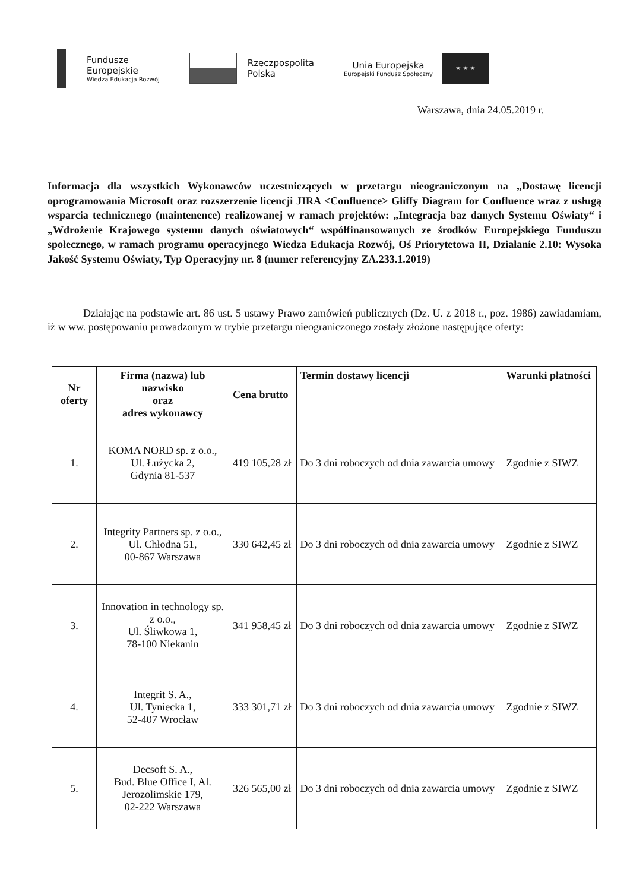Fundusze
Europejskie
Wiedza Edukacja Rozwój
Rzeczpospolita
Polska
Unia Europejska
Europejski Fundusz Społeczny
★ ★ ★
Warszawa, dnia 24.05.2019 r.
Informacja dla wszystkich Wykonawców uczestniczących w przetargu nieograniczonym na „Dostawę licencji oprogramowania Microsoft oraz rozszerzenie licencji JIRA <Confluence> Gliffy Diagram for Confluence wraz z usługą wsparcia technicznego (maintenence) realizowanej w ramach projektów: „Integracja baz danych Systemu Oświaty“ i „Wdrożenie Krajowego systemu danych oświatowych“ współfinansowanych ze środków Europejskiego Funduszu społecznego, w ramach programu operacyjnego Wiedza Edukacja Rozwój, Oś Priorytetowa II, Działanie 2.10: Wysoka Jakość Systemu Oświaty, Typ Operacyjny nr. 8 (numer referencyjny ZA.233.1.2019)
Działając na podstawie art. 86 ust. 5 ustawy Prawo zamówień publicznych (Dz. U. z 2018 r., poz. 1986) zawiadamiam, iż w ww. postępowaniu prowadzonym w trybie przetargu nieograniczonego zostały złożone następujące oferty:
| Nr oferty | Firma (nazwa) lub nazwisko oraz adres wykonawcy | Cena brutto | Termin dostawy licencji | Warunki płatności |
| --- | --- | --- | --- | --- |
| 1. | KOMA NORD sp. z o.o., Ul. Łużycka 2, Gdynia 81-537 | 419 105,28 zł | Do 3 dni roboczych od dnia zawarcia umowy | Zgodnie z SIWZ |
| 2. | Integrity Partners sp. z o.o., Ul. Chłodna 51, 00-867 Warszawa | 330 642,45 zł | Do 3 dni roboczych od dnia zawarcia umowy | Zgodnie z SIWZ |
| 3. | Innovation in technology sp. z o.o., Ul. Śliwkowa 1, 78-100 Niekanin | 341 958,45 zł | Do 3 dni roboczych od dnia zawarcia umowy | Zgodnie z SIWZ |
| 4. | Integrit S. A., Ul. Tyniecka 1, 52-407 Wrocław | 333 301,71 zł | Do 3 dni roboczych od dnia zawarcia umowy | Zgodnie z SIWZ |
| 5. | Decsoft S. A., Bud. Blue Office I, Al. Jerozolimskie 179, 02-222 Warszawa | 326 565,00 zł | Do 3 dni roboczych od dnia zawarcia umowy | Zgodnie z SIWZ |